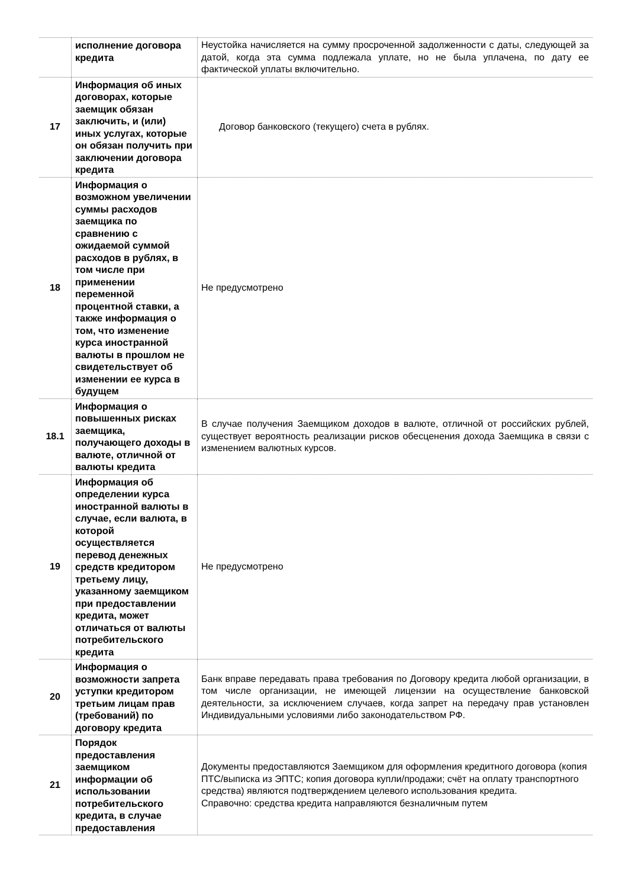| | исполнение договора кредита | Неустойка начисляется на сумму просроченной задолженности с даты, следующей за датой, когда эта сумма подлежала уплате, но не была уплачена, по дату ее фактической уплаты включительно. |
| 17 | Информация об иных договорах, которые заемщик обязан заключить, и (или) иных услугах, которые он обязан получить при заключении договора кредита | Договор банковского (текущего) счета в рублях. |
| 18 | Информация о возможном увеличении суммы расходов заемщика по сравнению с ожидаемой суммой расходов в рублях, в том числе при применении переменной процентной ставки, а также информация о том, что изменение курса иностранной валюты в прошлом не свидетельствует об изменении ее курса в будущем | Не предусмотрено |
| 18.1 | Информация о повышенных рисках заемщика, получающего доходы в валюте, отличной от валюты кредита | В случае получения Заемщиком доходов в валюте, отличной от российских рублей, существует вероятность реализации рисков обесценения дохода Заемщика в связи с изменением валютных курсов. |
| 19 | Информация об определении курса иностранной валюты в случае, если валюта, в которой осуществляется перевод денежных средств кредитором третьему лицу, указанному заемщиком при предоставлении кредита, может отличаться от валюты потребительского кредита | Не предусмотрено |
| 20 | Информация о возможности запрета уступки кредитором третьим лицам прав (требований) по договору кредита | Банк вправе передавать права требования по Договору кредита любой организации, в том числе организации, не имеющей лицензии на осуществление банковской деятельности, за исключением случаев, когда запрет на передачу прав установлен Индивидуальными условиями либо законодательством РФ. |
| 21 | Порядок предоставления заемщиком информации об использовании потребительского кредита, в случае предоставления | Документы предоставляются Заемщиком для оформления кредитного договора (копия ПТС/выписка из ЭПТС; копия договора купли/продажи; счёт на оплату транспортного средства) являются подтверждением целевого использования кредита. Справочно: средства кредита направляются безналичным путем |